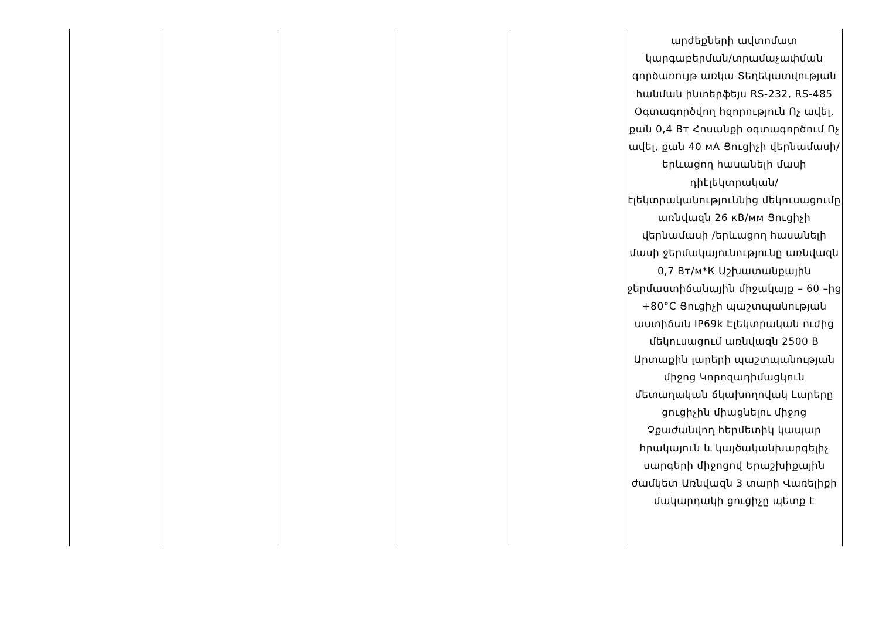| | | | | | արժեքների ավտոմատ կարգաբերման/տրամաչափման գործառույթ առկա Տեղեկատվության հանման ինտերֆեյս RS-232, RS-485 Օգտագործվող հզորություն Ոչ ավել, քան 0,4 Вт Հոսանքի օգտագործում Ոչ ավել, քան 40 мА Ցուցիչի վերնամասի/երևացող հասանելի մասի դիէլեկտրական/էլեկտրականություննից մեկուսացումը առնվազն 26 кВ/мм Ցուցիչի վերնամասի /երևացող հասանելի մասի ջերմակայունությունը առնվազն 0,7 Вт/м*К Աշխատանքային ջերմաստիճանային միջակայք – 60 –ից +80°C Ցուցիչի պաշտպանության աստիճան IP69k Էլեկտրական ուժից մեկուսացում առնվազն 2500 В Արտաքին լարերի պաշտպանության միջոց Կորոզադիմացկուն մետաղական ճկախողովակ Լարերը ցուցիչին միացնելու միջոց Չքաժանվող հերմետիկ կապար հրակայուն և կայծականխարգելիչ սարգերի միջոցով Երաշխիքային ժամկետ Առնվազն 3 տարի Վառելիքի մակարդակի ցուցիչը պետք է |